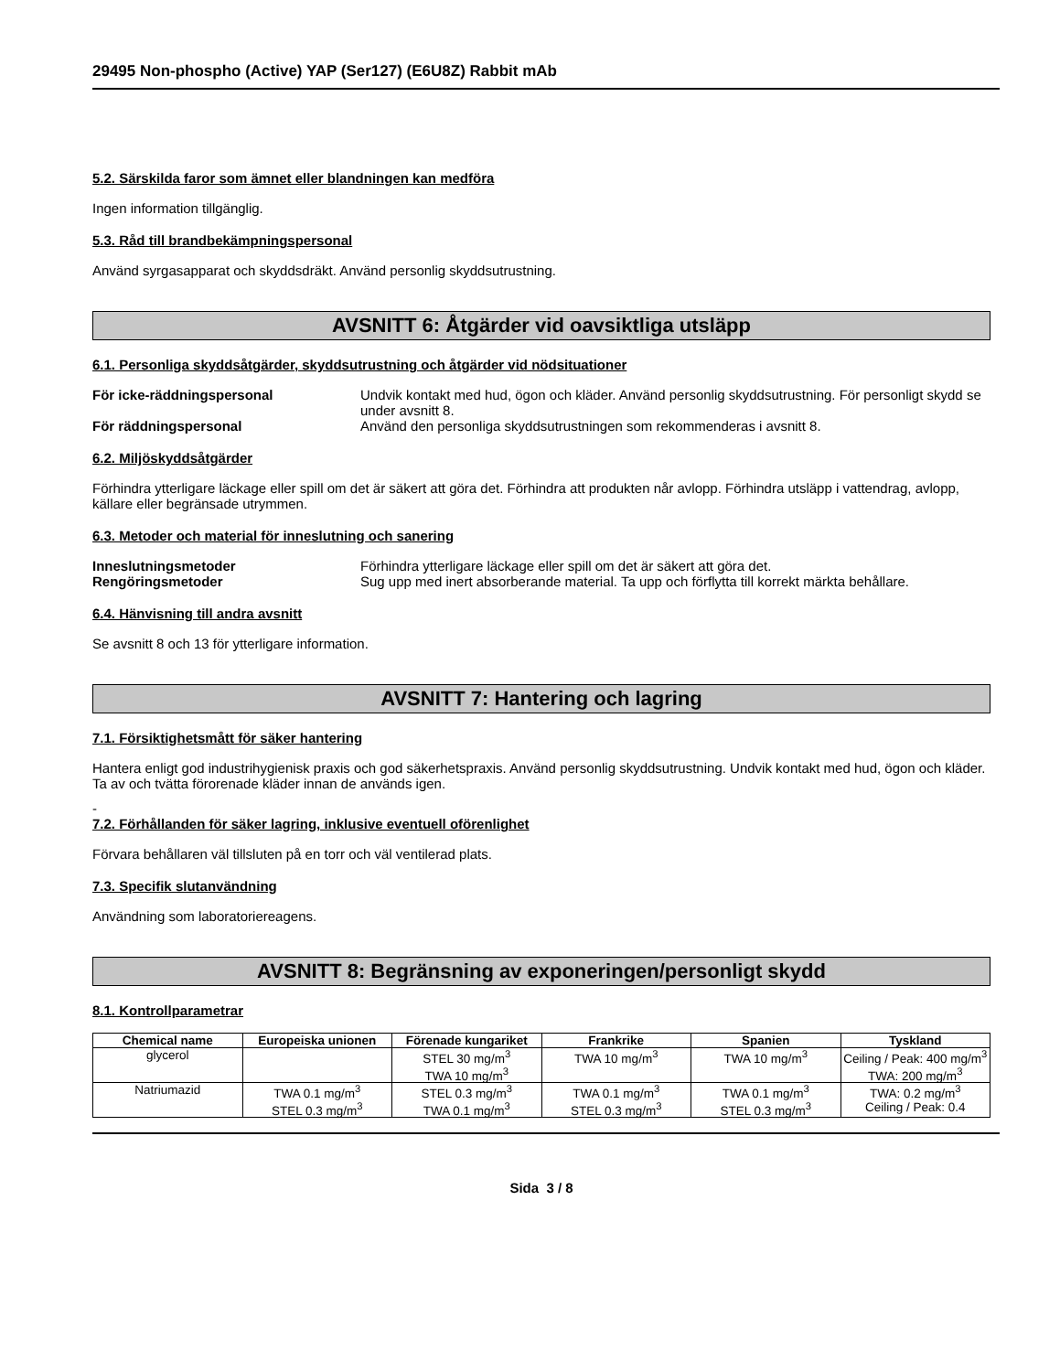29495 Non-phospho (Active) YAP (Ser127) (E6U8Z) Rabbit mAb
5.2. Särskilda faror som ämnet eller blandningen kan medföra
Ingen information tillgänglig.
5.3. Råd till brandbekämpningspersonal
Använd syrgasapparat och skyddsdräkt. Använd personlig skyddsutrustning.
AVSNITT 6: Åtgärder vid oavsiktliga utsläpp
6.1. Personliga skyddsåtgärder, skyddsutrustning och åtgärder vid nödsituationer
För icke-räddningspersonal Undvik kontakt med hud, ögon och kläder. Använd personlig skyddsutrustning. För personligt skydd se under avsnitt 8. För räddningspersonal Använd den personliga skyddsutrustningen som rekommenderas i avsnitt 8.
6.2. Miljöskyddsåtgärder
Förhindra ytterligare läckage eller spill om det är säkert att göra det. Förhindra att produkten når avlopp. Förhindra utsläpp i vattendrag, avlopp, källare eller begränsade utrymmen.
6.3. Metoder och material för inneslutning och sanering
Inneslutningsmetoder Förhindra ytterligare läckage eller spill om det är säkert att göra det. Rengöringsmetoder Sug upp med inert absorberande material. Ta upp och förflytta till korrekt märkta behållare.
6.4. Hänvisning till andra avsnitt
Se avsnitt 8 och 13 för ytterligare information.
AVSNITT 7: Hantering och lagring
7.1. Försiktighetsmått för säker hantering
Hantera enligt god industrihygienisk praxis och god säkerhetspraxis. Använd personlig skyddsutrustning. Undvik kontakt med hud, ögon och kläder. Ta av och tvätta förorenade kläder innan de används igen.
-
7.2. Förhållanden för säker lagring, inklusive eventuell oförenlighet
Förvara behållaren väl tillsluten på en torr och väl ventilerad plats.
7.3. Specifik slutanvändning
Användning som laboratoriereagens.
AVSNITT 8: Begränsning av exponeringen/personligt skydd
8.1. Kontrollparametrar
| Chemical name | Europeiska unionen | Förenade kungariket | Frankrike | Spanien | Tyskland |
| --- | --- | --- | --- | --- | --- |
| glycerol | | STEL 30 mg/m<sup>3</sup> TWA 10 mg/m<sup>3</sup> | TWA 10 mg/m<sup>3</sup> | TWA 10 mg/m<sup>3</sup> | Ceiling / Peak: 400 mg/m<sup>3</sup> TWA: 200 mg/m<sup>3</sup> |
| Natriumazid | TWA 0.1 mg/m<sup>3</sup> STEL 0.3 mg/m<sup>3</sup> | STEL 0.3 mg/m<sup>3</sup> TWA 0.1 mg/m<sup>3</sup> | TWA 0.1 mg/m<sup>3</sup> STEL 0.3 mg/m<sup>3</sup> | TWA 0.1 mg/m<sup>3</sup> STEL 0.3 mg/m<sup>3</sup> | TWA: 0.2 mg/m<sup>3</sup> Ceiling / Peak: 0.4 |
Sida 3 / 8